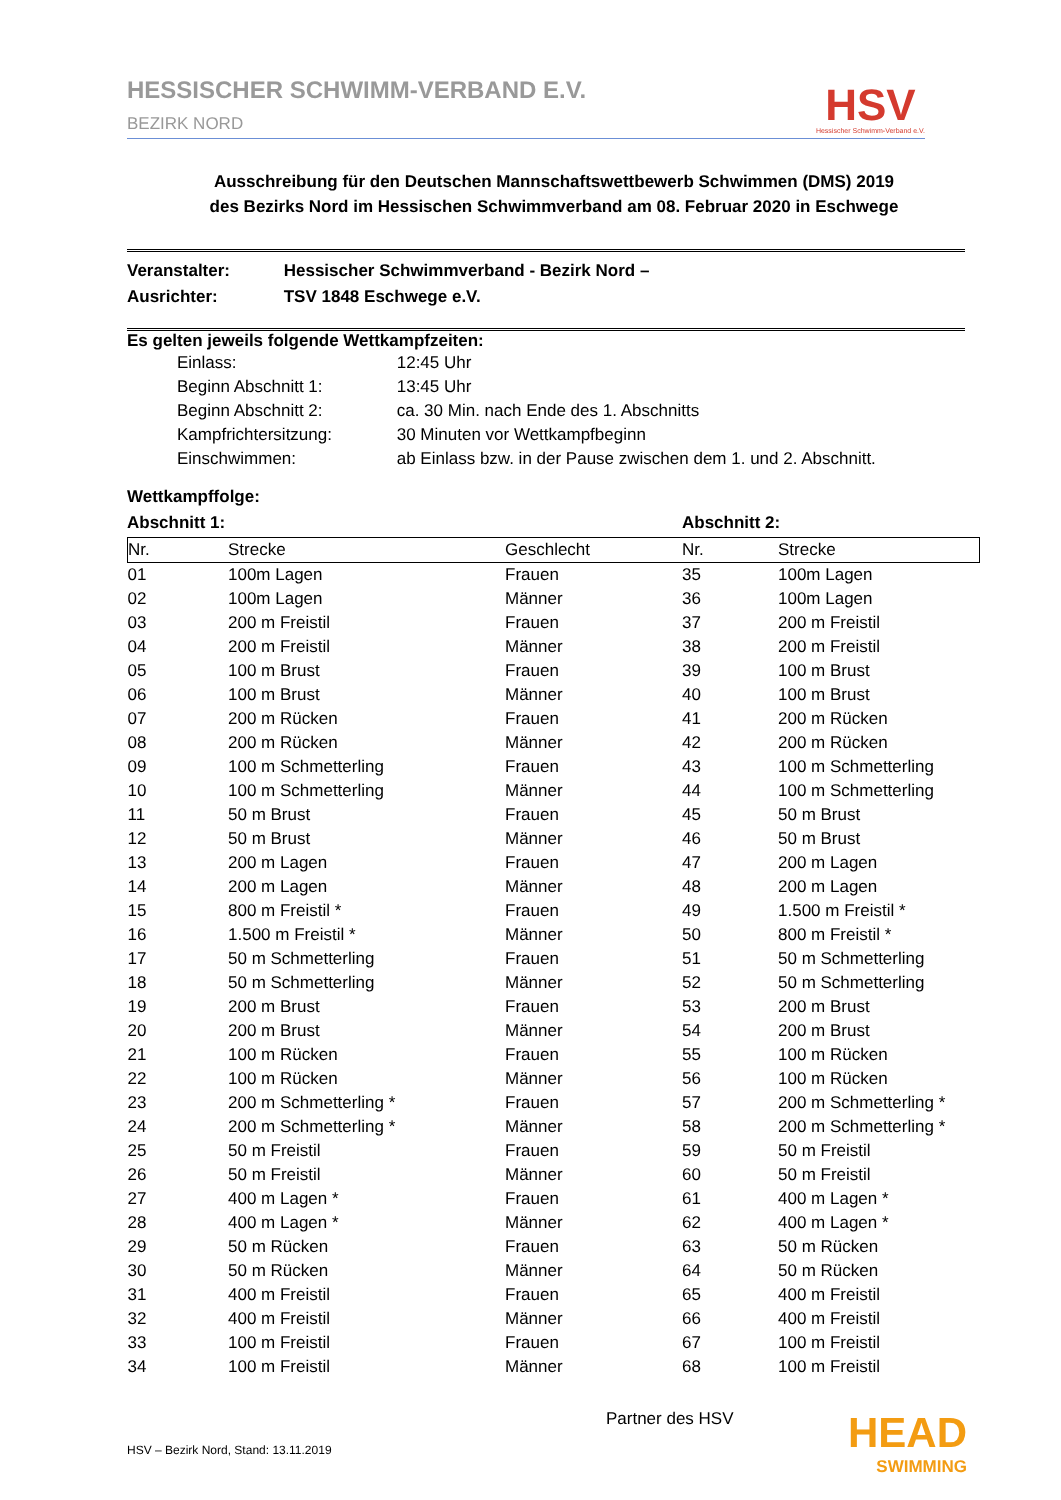HESSISCHER SCHWIMM-VERBAND E.V.
BEZIRK NORD
HSV
Hessischer Schwimm-Verband e.V.
Ausschreibung für den Deutschen Mannschaftswettbewerb Schwimmen (DMS) 2019
des Bezirks Nord im Hessischen Schwimmverband am 08. Februar 2020 in Eschwege
Veranstalter: Hessischer Schwimmverband - Bezirk Nord –
Ausrichter: TSV 1848 Eschwege e.V.
Es gelten jeweils folgende Wettkampfzeiten:
Einlass: 12:45 Uhr
Beginn Abschnitt 1: 13:45 Uhr
Beginn Abschnitt 2: ca. 30 Min. nach Ende des 1. Abschnitts
Kampfrichtersitzung: 30 Minuten vor Wettkampfbeginn
Einschwimmen: ab Einlass bzw. in der Pause zwischen dem 1. und 2. Abschnitt.
Wettkampffolge:
Abschnitt 1: Abschnitt 2:
| Nr. | Strecke | Geschlecht | Nr. | Strecke |
| --- | --- | --- | --- | --- |
| 01 | 100m Lagen | Frauen | 35 | 100m Lagen |
| 02 | 100m Lagen | Männer | 36 | 100m Lagen |
| 03 | 200 m Freistil | Frauen | 37 | 200 m Freistil |
| 04 | 200 m Freistil | Männer | 38 | 200 m Freistil |
| 05 | 100 m Brust | Frauen | 39 | 100 m Brust |
| 06 | 100 m Brust | Männer | 40 | 100 m Brust |
| 07 | 200 m Rücken | Frauen | 41 | 200 m Rücken |
| 08 | 200 m Rücken | Männer | 42 | 200 m Rücken |
| 09 | 100 m Schmetterling | Frauen | 43 | 100 m Schmetterling |
| 10 | 100 m Schmetterling | Männer | 44 | 100 m Schmetterling |
| 11 | 50 m Brust | Frauen | 45 | 50 m Brust |
| 12 | 50 m Brust | Männer | 46 | 50 m Brust |
| 13 | 200 m Lagen | Frauen | 47 | 200 m Lagen |
| 14 | 200 m Lagen | Männer | 48 | 200 m Lagen |
| 15 | 800 m Freistil * | Frauen | 49 | 1.500 m Freistil * |
| 16 | 1.500 m Freistil * | Männer | 50 | 800 m Freistil * |
| 17 | 50 m Schmetterling | Frauen | 51 | 50 m Schmetterling |
| 18 | 50 m Schmetterling | Männer | 52 | 50 m Schmetterling |
| 19 | 200 m Brust | Frauen | 53 | 200 m Brust |
| 20 | 200 m Brust | Männer | 54 | 200 m Brust |
| 21 | 100 m Rücken | Frauen | 55 | 100 m Rücken |
| 22 | 100 m Rücken | Männer | 56 | 100 m Rücken |
| 23 | 200 m Schmetterling * | Frauen | 57 | 200 m Schmetterling * |
| 24 | 200 m Schmetterling * | Männer | 58 | 200 m Schmetterling * |
| 25 | 50 m Freistil | Frauen | 59 | 50 m Freistil |
| 26 | 50 m Freistil | Männer | 60 | 50 m Freistil |
| 27 | 400 m Lagen * | Frauen | 61 | 400 m Lagen * |
| 28 | 400 m Lagen * | Männer | 62 | 400 m Lagen * |
| 29 | 50 m Rücken | Frauen | 63 | 50 m Rücken |
| 30 | 50 m Rücken | Männer | 64 | 50 m Rücken |
| 31 | 400 m Freistil | Frauen | 65 | 400 m Freistil |
| 32 | 400 m Freistil | Männer | 66 | 400 m Freistil |
| 33 | 100 m Freistil | Frauen | 67 | 100 m Freistil |
| 34 | 100 m Freistil | Männer | 68 | 100 m Freistil |
HSV – Bezirk Nord, Stand: 13.11.2019
Partner des HSV
HEAD
SWIMMING